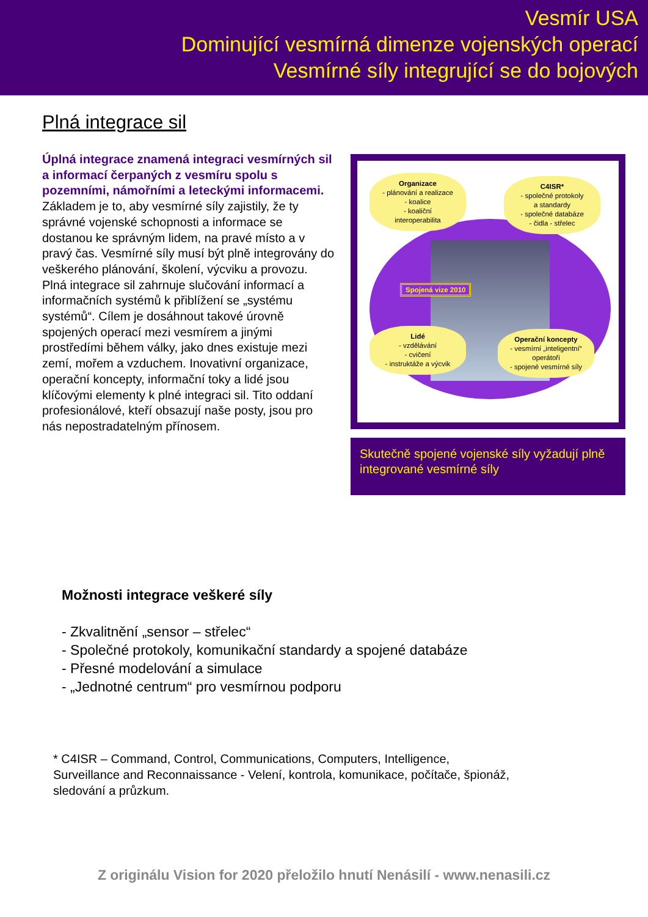Vesmír USA
Dominující vesmírná dimenze vojenských operací
Vesmírné síly integrující se do bojových
Plná integrace sil
Úplná integrace znamená integraci vesmírných sil a informací čerpaných z vesmíru spolu s pozemními, námořními a leteckými informacemi. Základem je to, aby vesmírné síly zajistily, že ty správné vojenské schopnosti a informace se dostanou ke správným lidem, na pravé místo a v pravý čas. Vesmírné síly musí být plně integrovány do veškerého plánování, školení, výcviku a provozu. Plná integrace sil zahrnuje slučování informací a informačních systémů k přiblížení se „systému systémů“. Cílem je dosáhnout takové úrovně spojených operací mezi vesmírem a jinými prostředími během války, jako dnes existuje mezi zemí, mořem a vzduchem. Inovativní organizace, operační koncepty, informační toky a lidé jsou klíčovými elementy k plné integraci sil. Tito oddaní profesionálové, kteří obsazují naše posty, jsou pro nás nepostradatelným přínosem.
Organizace
- plánování a realizace
- koalice
- koaliční
interoperabilita
C4ISR*
- společné protokoly
a standardy
- společné databáze
- čidla - střelec
Spojená vize 2010
Lidé
- vzdělávání
- cvičení
- instruktáže a výcvik
Operační koncepty
- vesmírní „inteligentní“
operátoři
- spojené vesmírné síly
Skutečně spojené vojenské síly vyžadují plně integrované vesmírné síly
Možnosti integrace veškeré síly
- Zkvalitnění „sensor – střelec“
- Společné protokoly, komunikační standardy a spojené databáze
- Přesné modelování a simulace
- „Jednotné centrum“ pro vesmírnou podporu
* C4ISR – Command, Control, Communications, Computers, Intelligence, Surveillance and Reconnaissance - Velení, kontrola, komunikace, počítače, špionáž, sledování a průzkum.
Z originálu Vision for 2020 přeložilo hnutí Nenásilí - www.nenasili.cz